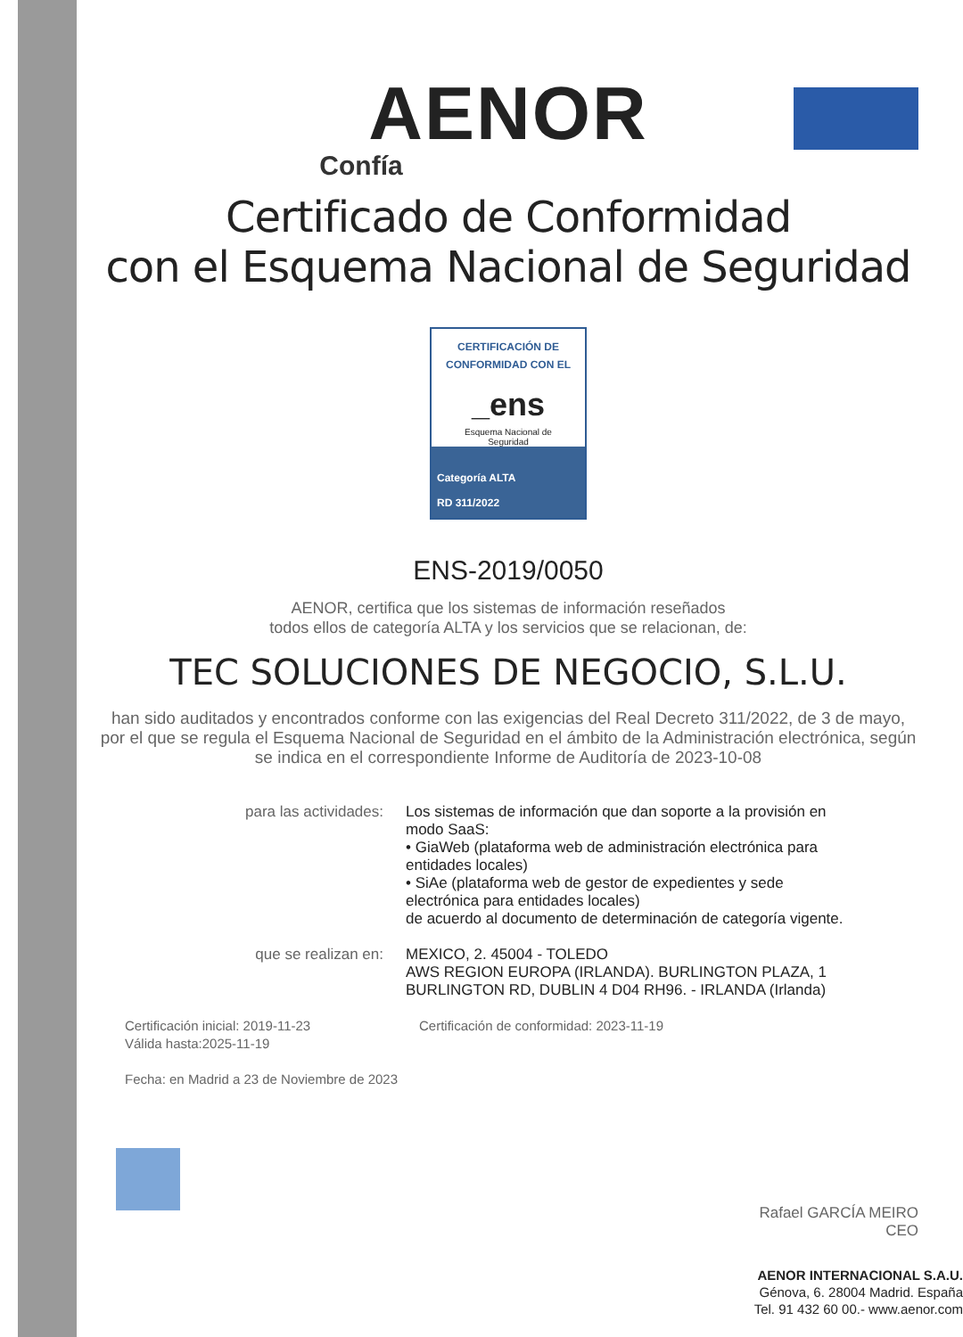AENOR
Confía
Certificado de Conformidad
con el Esquema Nacional de Seguridad
CERTIFICACIÓN DE
CONFORMIDAD CON EL
_ens
Esquema Nacional de
Seguridad
Categoría ALTA
RD 311/2022
ENS-2019/0050
AENOR, certifica que los sistemas de información reseñados
todos ellos de categoría ALTA y los servicios que se relacionan, de:
TEC SOLUCIONES DE NEGOCIO, S.L.U.
han sido auditados y encontrados conforme con las exigencias del Real Decreto 311/2022, de 3 de mayo, por el que se regula el Esquema Nacional de Seguridad en el ámbito de la Administración electrónica, según se indica en el correspondiente Informe de Auditoría de 2023-10-08
para las actividades: Los sistemas de información que dan soporte a la provisión en modo SaaS:
• GiaWeb (plataforma web de administración electrónica para entidades locales)
• SiAe (plataforma web de gestor de expedientes y sede electrónica para entidades locales)
de acuerdo al documento de determinación de categoría vigente.
que se realizan en: MEXICO, 2. 45004 - TOLEDO
AWS REGION EUROPA (IRLANDA). BURLINGTON PLAZA, 1 BURLINGTON RD, DUBLIN 4 D04 RH96. - IRLANDA (Irlanda)
Certificación inicial: 2019-11-23
Válida hasta:2025-11-19
Certificación de conformidad: 2023-11-19
Fecha: en Madrid a 23 de Noviembre de 2023
Rafael GARCÍA MEIRO
CEO
AENOR INTERNACIONAL S.A.U.
Génova, 6. 28004 Madrid. España
Tel. 91 432 60 00.- www.aenor.com